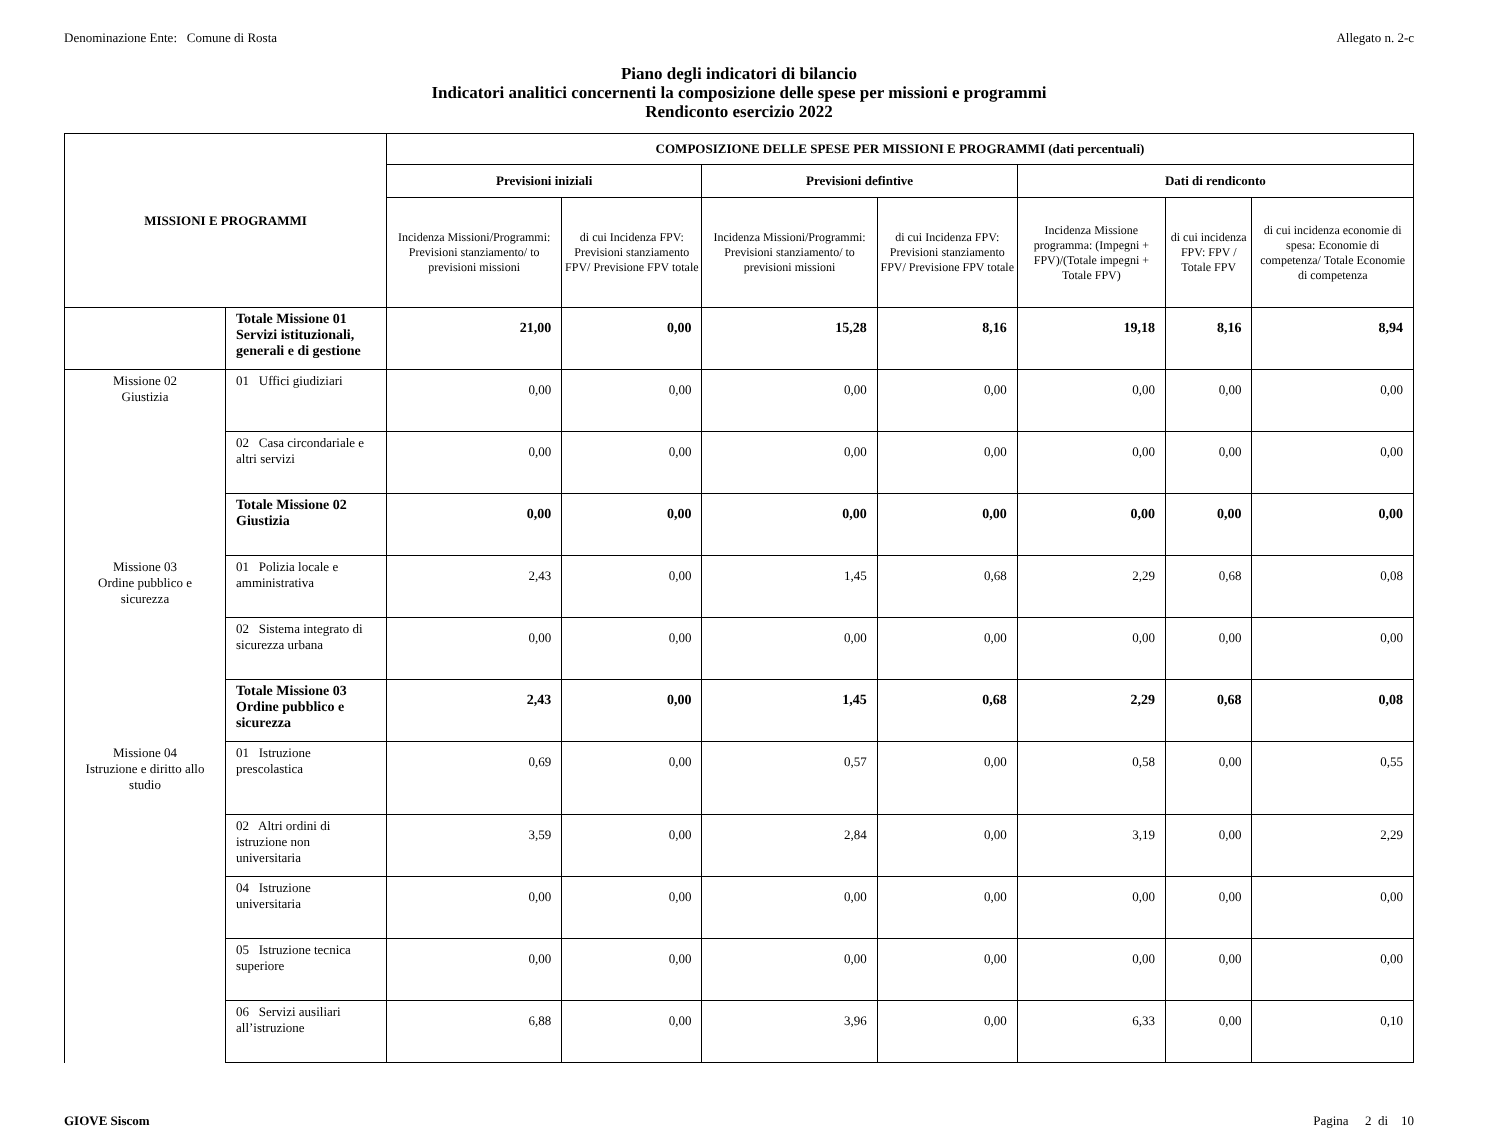Denominazione Ente: Comune di Rosta Allegato n. 2-c
Piano degli indicatori di bilancio
Indicatori analitici concernenti la composizione delle spese per missioni e programmi
Rendiconto esercizio 2022
| MISSIONI E PROGRAMMI | | COMPOSIZIONE DELLE SPESE PER MISSIONI E PROGRAMMI (dati percentuali) | | | | | | |
| --- | --- | --- | --- | --- | --- | --- | --- | --- |
| | | Previsioni iniziali | | Previsioni defintive | | Dati di rendiconto | | |
| | | Incidenza Missioni/Programmi: Previsioni stanziamento/ to previsioni missioni | di cui Incidenza FPV: Previsioni stanziamento FPV/ Previsione FPV totale | Incidenza Missioni/Programmi: Previsioni stanziamento/ to previsioni missioni | di cui Incidenza FPV: Previsioni stanziamento FPV/ Previsione FPV totale | Incidenza Missione programma: (Impegni + FPV)/(Totale impegni + Totale FPV) | di cui incidenza FPV: FPV / Totale FPV | di cui incidenza economie di spesa: Economie di competenza/ Totale Economie di competenza |
| | Totale Missione 01 Servizi istituzionali, generali e di gestione | 21,00 | 0,00 | 15,28 | 8,16 | 19,18 | 8,16 | 8,94 |
| Missione 02 Giustizia | 01 Uffici giudiziari | 0,00 | 0,00 | 0,00 | 0,00 | 0,00 | 0,00 | 0,00 |
| | 02 Casa circondariale e altri servizi | 0,00 | 0,00 | 0,00 | 0,00 | 0,00 | 0,00 | 0,00 |
| | Totale Missione 02 Giustizia | 0,00 | 0,00 | 0,00 | 0,00 | 0,00 | 0,00 | 0,00 |
| Missione 03 Ordine pubblico e sicurezza | 01 Polizia locale e amministrativa | 2,43 | 0,00 | 1,45 | 0,68 | 2,29 | 0,68 | 0,08 |
| | 02 Sistema integrato di sicurezza urbana | 0,00 | 0,00 | 0,00 | 0,00 | 0,00 | 0,00 | 0,00 |
| | Totale Missione 03 Ordine pubblico e sicurezza | 2,43 | 0,00 | 1,45 | 0,68 | 2,29 | 0,68 | 0,08 |
| Missione 04 Istruzione e diritto allo studio | 01 Istruzione prescolastica | 0,69 | 0,00 | 0,57 | 0,00 | 0,58 | 0,00 | 0,55 |
| | 02 Altri ordini di istruzione non universitaria | 3,59 | 0,00 | 2,84 | 0,00 | 3,19 | 0,00 | 2,29 |
| | 04 Istruzione universitaria | 0,00 | 0,00 | 0,00 | 0,00 | 0,00 | 0,00 | 0,00 |
| | 05 Istruzione tecnica superiore | 0,00 | 0,00 | 0,00 | 0,00 | 0,00 | 0,00 | 0,00 |
| | 06 Servizi ausiliari all’istruzione | 6,88 | 0,00 | 3,96 | 0,00 | 6,33 | 0,00 | 0,10 |
GIOVE Siscom Pagina 2 di 10